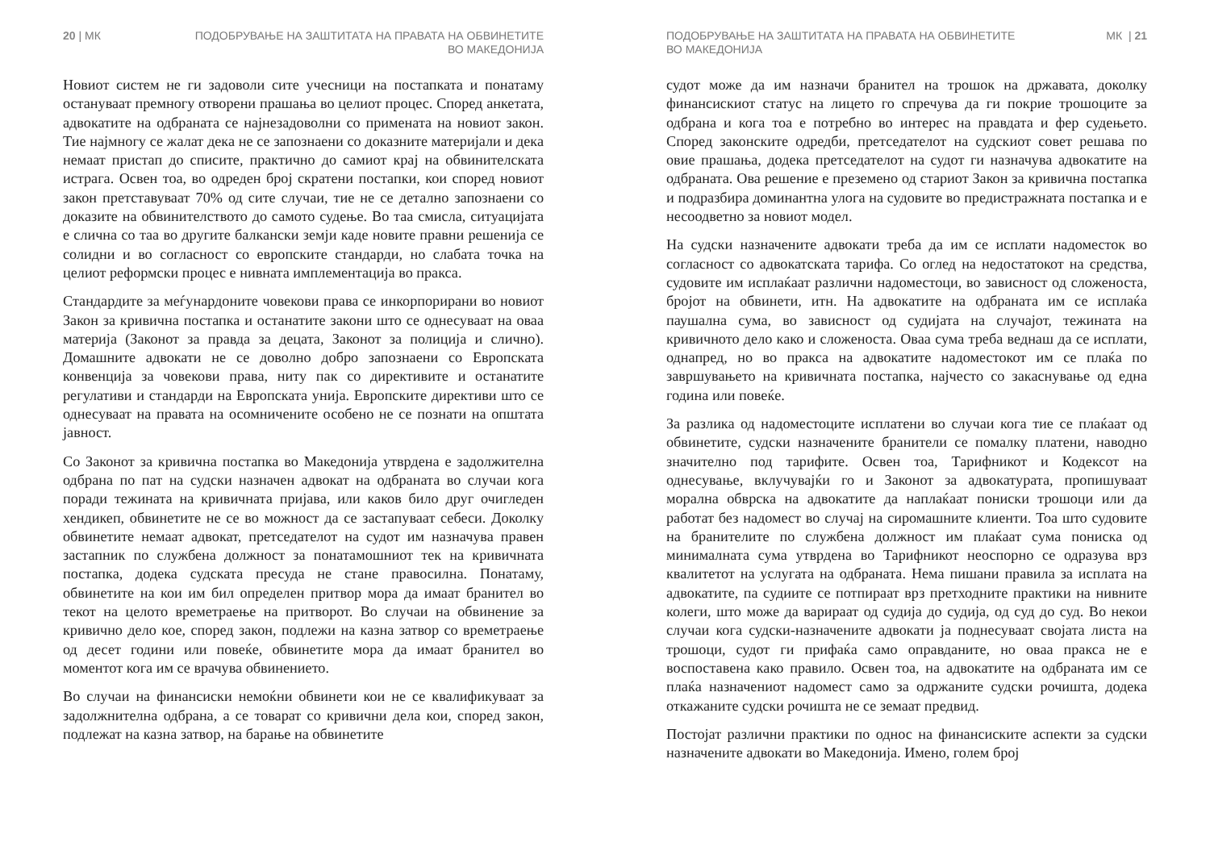20 | МК ПОДОБРУВАЊЕ НА ЗАШТИТАТА НА ПРАВАТА НА ОБВИНЕТИТЕ
ВО МАКЕДОНИЈА
Новиот систем не ги задоволи сите учесници на постапката и понатаму остануваат премногу отворени прашања во целиот процес. Според анкетата, адвокатите на одбраната се најнезадоволни со примената на новиот закон. Тие најмногу се жалат дека не се запознаени со доказните материјали и дека немаат пристап до списите, практично до самиот крај на обвинителската истрага. Освен тоа, во одреден број скратени постапки, кои според новиот закон претставуваат 70% од сите случаи, тие не се детално запознаени со доказите на обвинителството до самото судење. Во таа смисла, ситуацијата е слична со таа во другите балкански земји каде новите правни решенија се солидни и во согласност со европските стандарди, но слабата точка на целиот реформски процес е нивната имплементација во пракса.
Стандардите за меѓунардоните човекови права се инкорпорирани во новиот Закон за кривична постапка и останатите закони што се однесуваат на оваа материја (Законот за правда за децата, Законот за полиција и слично). Домашните адвокати не се доволно добро запознаени со Европската конвенција за човекови права, ниту пак со директивите и останатите регулативи и стандарди на Европската унија. Европските директиви што се однесуваат на правата на осомничените особено не се познати на општата јавност.
Со Законот за кривична постапка во Македонија утврдена е задолжителна одбрана по пат на судски назначен адвокат на одбраната во случаи кога поради тежината на кривичната пријава, или каков било друг очигледен хендикеп, обвинетите не се во можност да се застапуваат себеси. Доколку обвинетите немаат адвокат, претседателот на судот им назначува правен застапник по службена должност за понатамошниот тек на кривичната постапка, додека судската пресуда не стане правосилна. Понатаму, обвинетите на кои им бил определен притвор мора да имаат бранител во текот на целото времетраење на притворот. Во случаи на обвинение за кривично дело кое, според закон, подлежи на казна затвор со времетраење од десет години или повеќе, обвинетите мора да имаат бранител во моментот кога им се врачува обвинението.
Во случаи на финансиски немоќни обвинети кои не се квалификуваат за задолжнителна одбрана, а се товарат со кривични дела кои, според закон, подлежат на казна затвор, на барање на обвинетите
ПОДОБРУВАЊЕ НА ЗАШТИТАТА НА ПРАВАТА НА ОБВИНЕТИТЕ
ВО МАКЕДОНИЈА МК | 21
судот може да им назначи бранител на трошок на државата, доколку финансискиот статус на лицето го спречува да ги покрие трошоците за одбрана и кога тоа е потребно во интерес на правдата и фер судењето. Според законските одредби, претседателот на судскиот совет решава по овие прашања, додека претседателот на судот ги назначува адвокатите на одбраната. Ова решение е преземено од стариот Закон за кривична постапка и подразбира доминантна улога на судовите во предистражната постапка и е несоодветно за новиот модел.
На судски назначените адвокати треба да им се исплати надоместок во согласност со адвокатската тарифа. Со оглед на недостатокот на средства, судовите им исплаќаат различни надоместоци, во зависност од сложеноста, бројот на обвинети, итн. На адвокатите на одбраната им се исплаќа паушална сума, во зависност од судијата на случајот, тежината на кривичното дело како и сложеноста. Оваа сума треба веднаш да се исплати, однапред, но во пракса на адвокатите надоместокот им се плаќа по завршувањето на кривичната постапка, најчесто со закаснување од една година или повеќе.
За разлика од надоместоците исплатени во случаи кога тие се плаќаат од обвинетите, судски назначените бранители се помалку платени, наводно значително под тарифите. Освен тоа, Тарифникот и Кодексот на однесување, вклучувајќи го и Законот за адвокатурата, пропишуваат морална обврска на адвокатите да наплаќаат пониски трошоци или да работат без надомест во случај на сиромашните клиенти. Тоа што судовите на бранителите по службена должност им плаќаат сума пониска од минималната сума утврдена во Тарифникот неоспорно се одразува врз квалитетот на услугата на одбраната. Нема пишани правила за исплата на адвокатите, па судиите се потпираат врз претходните практики на нивните колеги, што може да варираат од судија до судија, од суд до суд. Во некои случаи кога судски-назначените адвокати ја поднесуваат својата листа на трошоци, судот ги прифаќа само оправданите, но оваа пракса не е воспоставена како правило. Освен тоа, на адвокатите на одбраната им се плаќа назначениот надомест само за одржаните судски рочишта, додека откажаните судски рочишта не се земаат предвид.
Постојат различни практики по однос на финансиските аспекти за судски назначените адвокати во Македонија. Имено, голем број